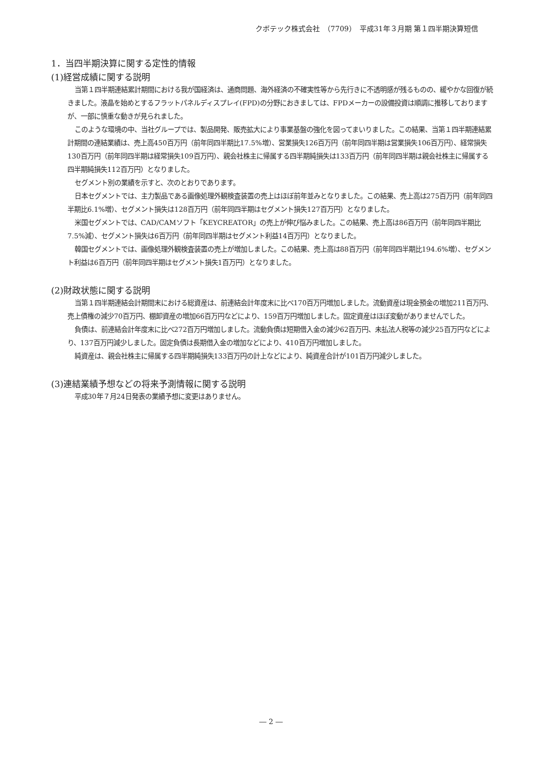クボテック株式会社　（7709）　平成31年３月期 第１四半期決算短信
1．当四半期決算に関する定性的情報
(1)経営成績に関する説明
当第１四半期連結累計期間における我が国経済は、通商問題、海外経済の不確実性等から先行きに不透明感が残るものの、緩やかな回復が続きました。液晶を始めとするフラットパネルディスプレイ(FPD)の分野におきましては、FPDメーカーの設備投資は順調に推移しておりますが、一部に慎重な動きが見られました。
このような環境の中、当社グループでは、製品開発、販売拡大により事業基盤の強化を図ってまいりました。この結果、当第１四半期連結累計期間の連結業績は、売上高450百万円（前年同四半期比17.5%増）、営業損失126百万円（前年同四半期は営業損失106百万円）、経常損失130百万円（前年同四半期は経常損失109百万円）、親会社株主に帰属する四半期純損失は133百万円（前年同四半期は親会社株主に帰属する四半期純損失112百万円）となりました。
セグメント別の業績を示すと、次のとおりであります。
日本セグメントでは、主力製品である画像処理外観検査装置の売上はほぼ前年並みとなりました。この結果、売上高は275百万円（前年同四半期比6.1%増）、セグメント損失は128百万円（前年同四半期はセグメント損失127百万円）となりました。
米国セグメントでは、CAD/CAMソフト「KEYCREATOR」の売上が伸び悩みました。この結果、売上高は86百万円（前年同四半期比7.5%減）、セグメント損失は6百万円（前年同四半期はセグメント利益14百万円）となりました。
韓国セグメントでは、画像処理外観検査装置の売上が増加しました。この結果、売上高は88百万円（前年同四半期比194.6%増）、セグメント利益は6百万円（前年同四半期はセグメント損失1百万円）となりました。
(2)財政状態に関する説明
当第１四半期連結会計期間末における総資産は、前連結会計年度末に比べ170百万円増加しました。流動資産は現金預金の増加211百万円、売上債権の減少70百万円、棚卸資産の増加66百万円などにより、159百万円増加しました。固定資産はほぼ変動がありませんでした。
負債は、前連結会計年度末に比べ272百万円増加しました。流動負債は短期借入金の減少62百万円、未払法人税等の減少25百万円などにより、137百万円減少しました。固定負債は長期借入金の増加などにより、410百万円増加しました。
純資産は、親会社株主に帰属する四半期純損失133百万円の計上などにより、純資産合計が101百万円減少しました。
(3)連結業績予想などの将来予測情報に関する説明
平成30年７月24日発表の業績予想に変更はありません。
― 2 ―